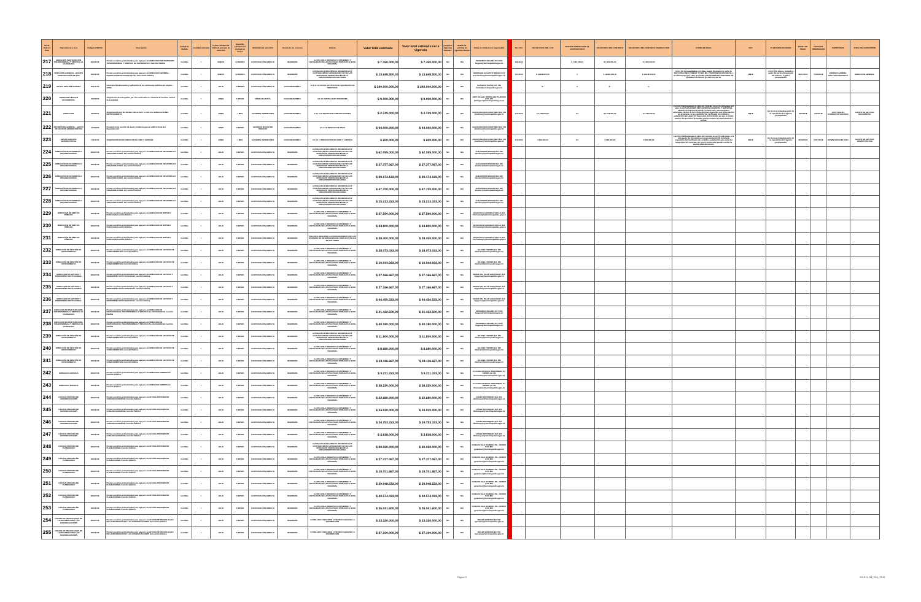| No de Orden o línea | Dependencia o área | Códigos UNSPSC | Descripción | Unidad de Medida | Cantidad estimada | Fecha estimada de inicio de proceso de selección | Duración estimada del contrato en meses | Modalidad de selección | Fuente de los recursos | Rubros | Valor total estimado | Valor total estimado en la vigencia | ¿Requiere vigencias futuras? | Estado de solicitud de vigencias futuras | Datos de contacto del responsable | | No. CTO | VALOR TOTAL DEL CTO | ADICION O REDUCCION AL CONTRATO EN $ | VALOR NETO DEL CONTRATO | VALOR NETO DEL CONTRATO VIGENCIA 2018 | FORMA DE PAGO | CDP | PLAZO DE EJECUCION | FECHA DE INICIO | FECHA DE TERMINACION | SUPERVISOR | AREA DEL SUPERVISOR |
| --- | --- | --- | --- | --- | --- | --- | --- | --- | --- | --- | --- | --- | --- | --- | --- | --- | --- | --- | --- | --- | --- | --- | --- | --- | --- | --- | --- | --- |
| 217 | DIRECCIÓN PARTICIPACIÓN TRANSPARENCIA Y SERVICIO AL CIUDADANO | 80101706 | Prestar servicios profesionales para apoyar a la DIRECCION PARTICIPACION TRANSPARENCIA Y SERVICIO AL CIUDADANO de Función Pública | GLOBAL | 1 | ENERO | 4,5 MESES | CONTRATACIÓN DIRECTA | INVERSIÓN | C-0505 1000-2 RECURSO 11 IMPLEMENT Y FORTALECIM DE LAS POLÍTICAS PÚBLICAS A NIVEL NACIONAL | $ 7.350.000,00 | $ 7.350.000,00 | NO | N/A | FERNANDO SEGURA EXT. 630 fsegura@funcionpublica.gov.co | | 146-2018 | | $ 7.350.000,00 | $ 7.350.000,00 | $ 7.350.000,00 | | | | | | | |
| 218 | DIRECCIÓN GENERAL - EQUIPO CONSTRUCCIÓN DE PAZ | 80101706 | Prestar servicios profesionales para apoyar a la DIRECCION GENERAL - EQUIPO CONSTRUCCION DE PAZ de Función Pública | GLOBAL | 1 | ENERO | 4,5 MESES | CONTRATACIÓN DIRECTA | INVERSIÓN | C-0505-1000-1 RECURSO 11 DESARROLLO Y FORTALECIM DE CAPACIDADES DE DE LAS ENTIDADES TERRITORIALES DE LA CIRCUNSCRIPCION NACIONAL | $ 13.648.500,00 | $ 13.648.500,00 | NO | N/A | FERNANDO AUGUSTO MEDINA EXT. 910 fmedina@funcionpublica.gov.co | | 147-2018 | $ 13.648.500,00 | 0 | $ 13.648.500,00 | $ 13.648.500,00 | Cinco (5) mensualidades vencidas, cuatro (4) pagos por valor de TRES MILLONES TREINTA Y TRES MIL PESOS ($3.033.000) MCTE, y un último pago por valor de UN MILLON QUINIENTOS DIECISEIS MIL QUINIENTOS PESOS ($1.516.500) MCTE. | 18818 | Cinco (05) meses, contado a partir del perfeccionamiento del mismo y registro presupuestal. | 26/01/2018 | 25/06/2018 | EDINSON GABRIEL MALAGÓN MAYORGA | DIRECCION GENERAL |
| 219 | GRUPO GESTIÓN HUMANA | 80111700 | Contratar la elaboración y aplicación de los concursos públicos de empleo - CNSC | GLOBAL | 1 | JULIO | 12 MESES | CONTRATACIÓN DIRECTA | FUNCIONAMIENTO | 20 4 41 13 OTROS GASTOS POR ADQUISICIÓN DE SERVICIOS | $ 240.000.000,00 | $ 240.000.000,00 | NO | N/A | LUZ MARY RIAÑO EXT. 530 lriano@funcionpublica.gov.co | | | $ - | 0 | $ - | $ - | | | | | | | |
| 220 | GRUPO DE GESTION DOCUMENTAL | 24102004 | Adquisición de entrepaños para los archivadores rodantes del archivo central de la entidad. | GLOBAL | 1 | JUNIO | 2 MESES | MÍNIMA CUANTÍA | FUNCIONAMIENTO | 2 0 4 2 2 MOBILIARIO Y ENSERES | $ 9.000.000,00 | $ 9.000.000,00 | NO | N/A | JUDY MAGALI RODRIGUEZ SANTANA EXT. 420 jrodriguez@funcionpublica.gov.co | | | | | | | | | | | | | |
| 221 | DIRECCION | 43191501 | ADQUISICIÓN DE TELÉFONO CELULAR 4 G PARA LA DIRECCION DEL DEPARTAMENTO | GLOBAL | 1 | JUNIO | 1 MES | GRANDES SUPERFICIES | FUNCIONAMIENTO | 2 0 4 1 26 EQUIPO DE COMUNICACIONES | $ 2.749.000,00 | $ 2.749.000,00 | NO | N/A | JULIAN MAURICIO MARTINEZ Ext. 400 jmartinez@funcionpublica.gov.co | | 170-2018 | $ 2.749.000,00 | $ 0 | $ 2.749.000,00 | $ 2.749.000,00 | Función Pública pagará el valor del contrato en un (1) solo pago, por valor de DOS MILLONES SETECIENTOS CUARENTA Y NUEVE MIL PESOS ($2.749.000,00) MCTE, incluido IVA y demás gastos asociados, dentro de los treinta (30) días siguientes a la presentación de la factura y a la expedición del certificado de recibido a satisfacción por parte del Supervisor del Contrato, sin que el monto total de los servicios prestados pueda exceder la cuantía total del mismo. | 25318 | Un (1) mes contado a partir de la expedición del registro presupuestal. | 6/06/2018 | 6/07/2018 | JUDY MAGALI RODRIGUEZ SANTANA | GRUPO DE GESTION DOCUMENTAL |
| 222 | SECRETARÍA GENERAL - GRUPO DE GESTIÓN ADMINISTRATIVA | 72102900 | Prestacion del servicio de Aseo y Cafetería para el edificio Sede del Departamento | GLOBAL | 1 | JUNIO | 5 MESES | ACUERDO MARCO DE PRECIOS | FUNCIONAMIENTO | 2 0 4 5 8 SERVICIO DE ASEO | $ 94.000.000,00 | $ 94.000.000,00 | NO | N/A | JULIAN MAURICIO MARTINEZ Ext. 400 jmartinez@funcionpublica.gov.co | | | | | | | | | | | | | |
| 223 | GRUPO GESTIÓN ADMINISTRATIVA | 14111704 | ADQUISICIÓN DE ELEMENTOS DE ASEO Y LIMPIEZA | GLOBAL | 1 | JUNIO | 1 MES | GRANDES SUPERFICIES | FUNCIONAMIENTO | 2 0 4 4 17 PRODUCTOS DE ASEO Y LIMPIEZA | $ 600.000,00 | $ 600.000,00 | NO | N/A | JULIAN MAURICIO MARTINEZ Ext. 400 jmartinez@funcionpublica.gov.co | | 179-2018 | $ 593.300,00 | $ 0 | $ 593.300,00 | $ 593.300,00 | Función Pública pagará el valor del contrato en un (1) solo pago, a la entrega de los elementos previa presentación de la factura, expedición del certificado de recibido a satisfacción por parte del Supervisor del Contrato, sin que el monto total pueda exceder la cuantía total del mismo. | 26218 | Un (1) mes contado a partir de la expedición del registro presupuestal. | 25/06/2018 | 24/07/2018 | EDWIN SÁNCHEZ RIZO | GRUPO DE GESTION ADMINISTRATIVA |
| 224 | DIRECCIÓN DE DESARROLLO ORGANIZACIONAL | 80101706 | Prestar servicios profesionales para apoyar a la DIRECCION DE DESARROLLO ORGANIZACIONAL de Función Pública | GLOBAL | 1 | JULIO | 5 MESES | CONTRATACIÓN DIRECTA | INVERSIÓN | C-0505-1000-1 RECURSO 11 DESARROLLO Y FORTALECIM DE CAPACIDADES DE DE LAS ENTIDADES TERRITORIALES DE LA CIRCUNSCRIPCION NACIONAL | $ 62.095.000,00 | $ 62.095.000,00 | NO | N/A | ALEJANDRO BECKER Ext. 820 abecker@funcionpublica.gov.co | | | | | | | | | | | | | |
| 225 | DIRECCIÓN DE DESARROLLO ORGANIZACIONAL | 80101706 | Prestar servicios profesionales para apoyar a la DIRECCION DE DESARROLLO ORGANIZACIONAL de Función Pública | GLOBAL | 1 | JULIO | 5 MESES | CONTRATACIÓN DIRECTA | INVERSIÓN | C-0505-1000-1 RECURSO 11 DESARROLLO Y FORTALECIM DE CAPACIDADES DE DE LAS ENTIDADES TERRITORIALES DE LA CIRCUNSCRIPCION NACIONAL | $ 27.377.067,00 | $ 27.377.067,00 | NO | N/A | ALEJANDRO BECKER Ext. 820 abecker@funcionpublica.gov.co | | | | | | | | | | | | | |
| 226 | DIRECCIÓN DE DESARROLLO ORGANIZACIONAL | 80101706 | Prestar servicios profesionales para apoyar a la DIRECCION DE DESARROLLO ORGANIZACIONAL de Función Pública | GLOBAL | 1 | JULIO | 5 MESES | CONTRATACIÓN DIRECTA | INVERSIÓN | C-0505-1000-1 RECURSO 11 DESARROLLO Y FORTALECIM DE CAPACIDADES DE DE LAS ENTIDADES TERRITORIALES DE LA CIRCUNSCRIPCION NACIONAL | $ 39.174.133,00 | $ 39.174.133,00 | NO | N/A | ALEJANDRO BECKER Ext. 820 abecker@funcionpublica.gov.co | | | | | | | | | | | | | |
| 227 | DIRECCIÓN DE DESARROLLO ORGANIZACIONAL | 80101706 | Prestar servicios profesionales para apoyar a la DIRECCION DE DESARROLLO ORGANIZACIONAL de Función Pública | GLOBAL | 1 | JULIO | 5 MESES | CONTRATACIÓN DIRECTA | INVERSIÓN | C-0505-1000-1 RECURSO 11 DESARROLLO Y FORTALECIM DE CAPACIDADES DE DE LAS ENTIDADES TERRITORIALES DE LA CIRCUNSCRIPCION NACIONAL | $ 47.700.000,00 | $ 47.700.000,00 | NO | N/A | ALEJANDRO BECKER Ext. 820 abecker@funcionpublica.gov.co | | | | | | | | | | | | | |
| 228 | DIRECCIÓN DE DESARROLLO ORGANIZACIONAL | 80101706 | Prestar servicios profesionales para apoyar a la DIRECCION DE DESARROLLO ORGANIZACIONAL de Función Pública | GLOBAL | 1 | JULIO | 5 MESES | CONTRATACIÓN DIRECTA | INVERSIÓN | C-0505-1000-1 RECURSO 11 DESARROLLO Y FORTALECIM DE CAPACIDADES DE DE LAS ENTIDADES TERRITORIALES DE LA CIRCUNSCRIPCION NACIONAL | $ 15.213.333,00 | $ 15.213.333,00 | NO | N/A | ALEJANDRO BECKER Ext. 820 abecker@funcionpublica.gov.co | | | | | | | | | | | | | |
| 229 | DIRECCIÓN DE EMPLEO PÚBLICO | 80101706 | Prestar servicios profesionales para apoyar a la DIRECCION DE EMPLEO PUBLICOde Función Pública | GLOBAL | 1 | JULIO | 5 MESES | CONTRATACIÓN DIRECTA | INVERSIÓN | C-0505 1000-2 RECURSO 11 IMPLEMENT Y FORTALECIM DE LAS POLÍTICAS PÚBLICAS A NIVEL NACIONAL | $ 37.590.000,00 | $ 37.590.000,00 | NO | N/A | FRANCISCO CAMARGO SALAS, Ext. 700 fcamargo@funcionpublica.gov.co | | | | | | | | | | | | | |
| 230 | DIRECCIÓN DE EMPLEO PÚBLICO | 80101706 | Prestar servicios profesionales para apoyar a la DIRECCION DE EMPLEO PUBLICOde Función Pública | GLOBAL | 1 | JULIO | 5 MESES | CONTRATACIÓN DIRECTA | INVERSIÓN | C-0505 1000-2 RECURSO 11 IMPLEMENT Y FORTALECIM DE LAS POLÍTICAS PÚBLICAS A NIVEL NACIONAL | $ 33.800.000,00 | $ 33.800.000,00 | NO | N/A | FRANCISCO CAMARGO SALAS, Ext. 700 fcamargo@funcionpublica.gov.co | | | | | | | | | | | | | |
| 231 | DIRECCIÓN DE EMPLEO PÚBLICO | 80101706 | Prestar servicios profesionales para apoyar a la DIRECCION DE EMPLEO PUBLICOde Función Pública | GLOBAL | 1 | JULIO | 5 MESES | CONTRATACIÓN DIRECTA | INVERSIÓN | 501-1000-1 RECURSO 10 FORTALECIMIENTO DE LOS SISTEMAS DE INFORMACION DEL EMPLEO PUBLICO EN COLOMBIA | $ 28.400.000,00 | $ 28.400.000,00 | NO | N/A | FRANCISCO CAMARGO SALAS, Ext. 700 fcamargo@funcionpublica.gov.co | | | | | | | | | | | | | |
| 232 | DIRECCIÓN DE GESTIÓN DE CONOCIMIENTO | 80101706 | Prestar servicios profesionales para apoyar a la DIRECCIÓN DE GESTIÓN DE CONOCIMIENTOde Función Pública | GLOBAL | 1 | JULIO | 5 MESES | CONTRATACIÓN DIRECTA | INVERSIÓN | C-0505 1000-2 RECURSO 11 IMPLEMENT Y FORTALECIM DE LAS POLÍTICAS PÚBLICAS A NIVEL NACIONAL | $ 28.073.033,00 | $ 28.073.033,00 | NO | N/A | JULIANA TORRES Ext. 920 dbeltran@funcionpublica.gov.co | | | | | | | | | | | | | |
| 233 | DIRECCIÓN DE GESTIÓN DE CONOCIMIENTO | 80101706 | Prestar servicios profesionales para apoyar a la DIRECCIÓN DE GESTIÓN DE CONOCIMIENTOde Función Pública | GLOBAL | 1 | JULIO | 5 MESES | CONTRATACIÓN DIRECTA | INVERSIÓN | C-0505 1000-2 RECURSO 11 IMPLEMENT Y FORTALECIM DE LAS POLÍTICAS PÚBLICAS A NIVEL NACIONAL | $ 10.944.933,00 | $ 10.944.933,00 | NO | N/A | JULIANA TORRES Ext. 920 dbeltran@funcionpublica.gov.co | | | | | | | | | | | | | |
| 234 | DIRECCION DE GESTION Y DESEMPEÑO INSTITUCIONAL | 80101706 | Prestar servicios profesionales para apoyar a la DIRECCION DE GESTION Y DESEMPEÑO INSTITUCIONALde Función Pública | GLOBAL | 1 | JULIO | 5 MESES | CONTRATACIÓN DIRECTA | INVERSIÓN | C-0505 1000-2 RECURSO 11 IMPLEMENT Y FORTALECIM DE LAS POLÍTICAS PÚBLICAS A NIVEL NACIONAL | $ 27.166.667,00 | $ 27.166.667,00 | NO | N/A | MARIA DEL PILAR GARCÍA EXT. 610 mpgarcia@funcionpublica.gov.co | | | | | | | | | | | | | |
| 235 | DIRECCION DE GESTION Y DESEMPEÑO INSTITUCIONAL | 80101706 | Prestar servicios profesionales para apoyar a la DIRECCION DE GESTION Y DESEMPEÑO INSTITUCIONALde Función Pública | GLOBAL | 1 | JULIO | 5 MESES | CONTRATACIÓN DIRECTA | INVERSIÓN | C-0505 1000-2 RECURSO 11 IMPLEMENT Y FORTALECIM DE LAS POLÍTICAS PÚBLICAS A NIVEL NACIONAL | $ 27.166.667,00 | $ 27.166.667,00 | NO | N/A | MARIA DEL PILAR GARCÍA EXT. 610 mpgarcia@funcionpublica.gov.co | | | | | | | | | | | | | |
| 236 | DIRECCION DE GESTION Y DESEMPEÑO INSTITUCIONAL | 80101706 | Prestar servicios profesionales para apoyar a la DIRECCION DE GESTION Y DESEMPEÑO INSTITUCIONALde Función Pública | GLOBAL | 1 | JULIO | 5 MESES | CONTRATACIÓN DIRECTA | INVERSIÓN | C-0505 1000-2 RECURSO 11 IMPLEMENT Y FORTALECIM DE LAS POLÍTICAS PÚBLICAS A NIVEL NACIONAL | $ 44.450.533,00 | $ 44.450.533,00 | NO | N/A | MARIA DEL PILAR GARCÍA EXT. 610 mpgarcia@funcionpublica.gov.co | | | | | | | | | | | | | |
| 237 | DIRECCION DE PARTICIPACION, TRANSPARENCIA Y SERVICIO AL CIUDADANO | 80101706 | Prestar servicios profesionales para apoyar a la DIRECCION DE PARTICIPACION, TRANSPARENCIA Y SERVICIO AL CIUDADANOde Función Pública | GLOBAL | 1 | JULIO | 5 MESES | CONTRATACIÓN DIRECTA | INVERSIÓN | C-0505 1000-2 RECURSO 11 IMPLEMENT Y FORTALECIM DE LAS POLÍTICAS PÚBLICAS A NIVEL NACIONAL | $ 21.422.500,00 | $ 21.422.500,00 | NO | N/A | FERNANDO SEGURA EXT. 630 fsegura@funcionpublica.gov.co | | | | | | | | | | | | | |
| 238 | DIRECCION DE PARTICIPACION, TRANSPARENCIA Y SERVICIO AL CIUDADANO | 80101706 | Prestar servicios profesionales para apoyar a la DIRECCION DE PARTICIPACION, TRANSPARENCIA Y SERVICIO AL CIUDADANOde Función Pública | GLOBAL | 1 | JULIO | 5 MESES | CONTRATACIÓN DIRECTA | INVERSIÓN | C-0505 1000-2 RECURSO 11 IMPLEMENT Y FORTALECIM DE LAS POLÍTICAS PÚBLICAS A NIVEL NACIONAL | $ 40.180.000,00 | $ 40.180.000,00 | NO | N/A | FERNANDO SEGURA EXT. 630 fsegura@funcionpublica.gov.co | | | | | | | | | | | | | |
| 239 | DIRECCIÓN DE GESTIÓN DE CONOCIMIENTO | 80101706 | Prestar servicios profesionales para apoyar a la DIRECCIÓN DE GESTIÓN DE CONOCIMIENTOde Función Pública | GLOBAL | 1 | JULIO | 2 MESES | CONTRATACIÓN DIRECTA | INVERSIÓN | C-0505-1000-1 RECURSO 11 DESARROLLO Y FORTALECIM DE CAPACIDADES DE DE LAS ENTIDADES TERRITORIALES DE LA CIRCUNSCRIPCION NACIONAL | $ 11.800.000,00 | $ 11.800.000,00 | NO | N/A | JULIANA TORRES Ext. 920 dbeltran@funcionpublica.gov.co | | | | | | | | | | | | | |
| 240 | DIRECCIÓN DE GESTIÓN DE CONOCIMIENTO | 80101706 | Prestar servicios profesionales para apoyar a la DIRECCIÓN DE GESTIÓN DE CONOCIMIENTOde Función Pública | GLOBAL | 1 | JULIO | 2 MESES | CONTRATACIÓN DIRECTA | INVERSIÓN | C-0505 1000-2 RECURSO 11 IMPLEMENT Y FORTALECIM DE LAS POLÍTICAS PÚBLICAS A NIVEL NACIONAL | $ 8.680.000,00 | $ 8.680.000,00 | NO | N/A | JULIANA TORRES Ext. 920 dbeltran@funcionpublica.gov.co | | | | | | | | | | | | | |
| 241 | DIRECCIÓN DE GESTIÓN DE CONOCIMIENTO | 80101706 | Prestar servicios profesionales para apoyar a la DIRECCIÓN DE GESTIÓN DE CONOCIMIENTOde Función Pública | GLOBAL | 1 | JULIO | 2 MESES | CONTRATACIÓN DIRECTA | INVERSIÓN | C-0505 1000-2 RECURSO 11 IMPLEMENT Y FORTALECIM DE LAS POLÍTICAS PÚBLICAS A NIVEL NACIONAL | $ 23.116.667,00 | $ 23.116.667,00 | NO | N/A | JULIANA TORRES Ext. 920 dbeltran@funcionpublica.gov.co | | | | | | | | | | | | | |
| 242 | DIRECCION JURIDICA | 80101706 | Prestar servicios profesionales para apoyar a la DIRECCION JURIDICAde Función Pública | GLOBAL | 1 | JULIO | 5 MESES | CONTRATACIÓN DIRECTA | INVERSIÓN | C-0505 1000-2 RECURSO 11 IMPLEMENT Y FORTALECIM DE LAS POLÍTICAS PÚBLICAS A NIVEL NACIONAL | $ 9.211.333,00 | $ 9.211.333,00 | NO | N/A | CLAUDIA PATRICIA HERNANDEZ Tel 7395656 ext 741 chernandez@funcionpublica.gov.co | | | | | | | | | | | | | |
| 243 | DIRECCION JURIDICA | 80101706 | Prestar servicios profesionales para apoyar a la DIRECCION JURIDICAde Función Pública | GLOBAL | 1 | JULIO | 5 MESES | CONTRATACIÓN DIRECTA | INVERSIÓN | C-0505 1000-2 RECURSO 11 IMPLEMENT Y FORTALECIM DE LAS POLÍTICAS PÚBLICAS A NIVEL NACIONAL | $ 38.220.000,00 | $ 38.220.000,00 | NO | N/A | CLAUDIA PATRICIA HERNANDEZ Tel 7395656 ext 741 chernandez@funcionpublica.gov.co | | | | | | | | | | | | | |
| 244 | OFICINA ASESORA DE COMUNICACIONES | 80101706 | Prestar servicios profesionales para apoyar a la OFICINA ASESORA DE COMUNICACIONESde Función Pública | GLOBAL | 1 | JULIO | 5 MESES | CONTRATACIÓN DIRECTA | INVERSIÓN | C-0505 1000-2 RECURSO 11 IMPLEMENT Y FORTALECIM DE LAS POLÍTICAS PÚBLICAS A NIVEL NACIONAL | $ 22.680.000,00 | $ 22.680.000,00 | NO | N/A | DIANA BOHORQUEZ Ext. 520 dbohorquez@funcionpublica.gov.co | | | | | | | | | | | | | |
| 245 | OFICINA ASESORA DE COMUNICACIONES | 80101706 | Prestar servicios profesionales para apoyar a la OFICINA ASESORA DE COMUNICACIONESde Función Pública | GLOBAL | 1 | JULIO | 5 MESES | CONTRATACIÓN DIRECTA | INVERSIÓN | C-0505 1000-2 RECURSO 11 IMPLEMENT Y FORTALECIM DE LAS POLÍTICAS PÚBLICAS A NIVEL NACIONAL | $ 24.910.000,00 | $ 24.910.000,00 | NO | N/A | DIANA BOHORQUEZ Ext. 520 dbohorquez@funcionpublica.gov.co | | | | | | | | | | | | | |
| 246 | OFICINA ASESORA DE COMUNICACIONES | 80101706 | Prestar servicios profesionales para apoyar a la OFICINA ASESORA DE COMUNICACIONESde Función Pública | GLOBAL | 1 | JULIO | 5 MESES | CONTRATACIÓN DIRECTA | INVERSIÓN | C-0505 1000-2 RECURSO 11 IMPLEMENT Y FORTALECIM DE LAS POLÍTICAS PÚBLICAS A NIVEL NACIONAL | $ 24.753.333,00 | $ 24.753.333,00 | NO | N/A | DIANA BOHORQUEZ Ext. 520 dbohorquez@funcionpublica.gov.co | | | | | | | | | | | | | |
| 247 | OFICINA ASESORA DE COMUNICACIONES | 80101706 | Prestar servicios profesionales para apoyar a la OFICINA ASESORA DE COMUNICACIONESde Función Pública | GLOBAL | 1 | JULIO | 2 MESES | CONTRATACIÓN DIRECTA | INVERSIÓN | C-0505 1000-2 RECURSO 11 IMPLEMENT Y FORTALECIM DE LAS POLÍTICAS PÚBLICAS A NIVEL NACIONAL | $ 3.818.000,00 | $ 3.818.000,00 | NO | N/A | DIANA BOHORQUEZ Ext. 520 dbohorquez@funcionpublica.gov.co | | | | | | | | | | | | | |
| 248 | OFICINA ASESORA DE PLANEACION | 80101706 | Prestar servicios profesionales para apoyar a la OFICINA ASESORA DE PLANEACIONde Función Pública | GLOBAL | 1 | JULIO | 5 MESES | CONTRATACIÓN DIRECTA | INVERSIÓN | C-0505-1000-1 RECURSO 11 DESARROLLO Y FORTALECIM DE CAPACIDADES DE DE LAS ENTIDADES TERRITORIALES DE LA CIRCUNSCRIPCION NACIONAL | $ 30.020.000,00 | $ 30.020.000,00 | NO | N/A | SONIA STELLA ROMERO TEL. 7395657 EXT. 855 gmartinez@funcionpublica.gov.co | | | | | | | | | | | | | |
| 249 | OFICINA ASESORA DE PLANEACION | 80101706 | Prestar servicios profesionales para apoyar a la OFICINA ASESORA DE PLANEACIONde Función Pública | GLOBAL | 1 | JULIO | 5 MESES | CONTRATACIÓN DIRECTA | INVERSIÓN | C-0505 1000-2 RECURSO 11 IMPLEMENT Y FORTALECIM DE LAS POLÍTICAS PÚBLICAS A NIVEL NACIONAL | $ 27.377.067,00 | $ 27.377.067,00 | NO | N/A | SONIA STELLA ROMERO TEL. 7395657 EXT. 855 gmartinez@funcionpublica.gov.co | | | | | | | | | | | | | |
| 250 | OFICINA ASESORA DE PLANEACION | 80101706 | Prestar servicios profesionales para apoyar a la OFICINA ASESORA DE PLANEACIONde Función Pública | GLOBAL | 1 | JULIO | 5 MESES | CONTRATACIÓN DIRECTA | INVERSIÓN | C-0505 1000-2 RECURSO 11 IMPLEMENT Y FORTALECIM DE LAS POLÍTICAS PÚBLICAS A NIVEL NACIONAL | $ 19.701.867,00 | $ 19.701.867,00 | NO | N/A | SONIA STELLA ROMERO TEL. 7395657 EXT. 855 gmartinez@funcionpublica.gov.co | | | | | | | | | | | | | |
| 251 | OFICINA ASESORA DE PLANEACION | 80101706 | Prestar servicios profesionales para apoyar a la OFICINA ASESORA DE PLANEACIONde Función Pública | GLOBAL | 1 | JULIO | 5 MESES | CONTRATACIÓN DIRECTA | INVERSIÓN | C-0505 1000-2 RECURSO 11 IMPLEMENT Y FORTALECIM DE LAS POLÍTICAS PÚBLICAS A NIVEL NACIONAL | $ 29.948.533,00 | $ 29.948.533,00 | NO | N/A | SONIA STELLA ROMERO TEL. 7395657 EXT. 855 gmartinez@funcionpublica.gov.co | | | | | | | | | | | | | |
| 252 | OFICINA ASESORA DE PLANEACION | 80101706 | Prestar servicios profesionales para apoyar a la OFICINA ASESORA DE PLANEACIONde Función Pública | GLOBAL | 1 | JULIO | 5 MESES | CONTRATACIÓN DIRECTA | INVERSIÓN | C-0505 1000-2 RECURSO 11 IMPLEMENT Y FORTALECIM DE LAS POLÍTICAS PÚBLICAS A NIVEL NACIONAL | $ 40.574.033,00 | $ 40.574.033,00 | NO | N/A | SONIA STELLA ROMERO TEL. 7395657 EXT. 855 gmartinez@funcionpublica.gov.co | | | | | | | | | | | | | |
| 253 | OFICINA ASESORA DE PLANEACION | 80101706 | Prestar servicios profesionales para apoyar a la OFICINA ASESORA DE PLANEACIONde Función Pública | GLOBAL | 1 | JULIO | 5 MESES | CONTRATACIÓN DIRECTA | INVERSIÓN | C-0505 1000-2 RECURSO 11 IMPLEMENT Y FORTALECIM DE LAS POLÍTICAS PÚBLICAS A NIVEL NACIONAL | $ 26.041.600,00 | $ 26.041.600,00 | NO | N/A | SONIA STELLA ROMERO TEL. 7395657 EXT. 855 gmartinez@funcionpublica.gov.co | | | | | | | | | | | | | |
| 254 | OFICINA DE TECNOLOGIAS DE LA INFORMACION Y LAS COMUNICACIONES | 80101706 | Prestar servicios profesionales para apoyar a la OFICINA DE TECNOLOGIAS DE LA INFORMACION Y LAS COMUNICACIONES de Función Pública | GLOBAL | 1 | JULIO | 5 MESES | CONTRATACIÓN DIRECTA | INVERSIÓN | C-0599-1000-2 RECURSO 11 TECNOLOGÍAS DE LA INFORMACIÓN | $ 23.320.000,00 | $ 23.320.000,00 | NO | N/A | ROGER QUIRAMA Ext 500 rquirama@funcionpublica.gov.co | | | | | | | | | | | | | |
| 255 | OFICINA DE TECNOLOGIAS DE LA INFORMACION Y LAS COMUNICACIONES | 80101706 | Prestar servicios profesionales para apoyar a la OFICINA DE TECNOLOGIAS DE LA INFORMACION Y LAS COMUNICACIONES de Función Pública | GLOBAL | 1 | JULIO | 5 MESES | CONTRATACIÓN DIRECTA | INVERSIÓN | C-0599-1000-2 RECURSO 11 TECNOLOGÍAS DE LA INFORMACIÓN | $ 37.100.000,00 | $ 37.100.000,00 | NO | N/A | ROGER QUIRAMA Ext 500 rquirama@funcionpublica.gov.co | | | | | | | | | | | | | |
Página 9 2018-01-04_PAA_2018